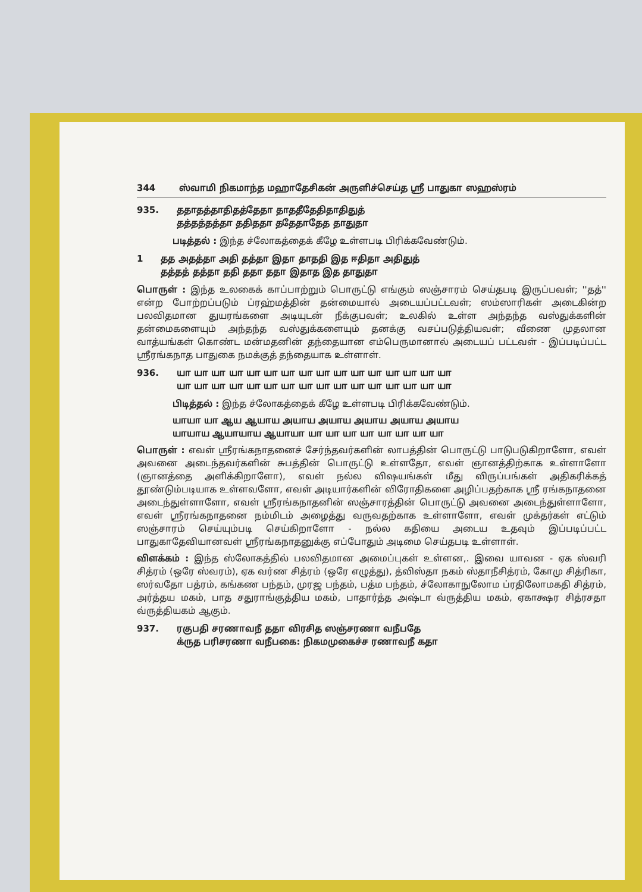344 ஸ்வாமி நிகமாந்த மஹாதேசிகன் அருளிச்செய்த ஸ்ரீ பாதுகா ஸஹஸ்ரம்
935. ததாதத்தாதிதத்தேதா தாததீதேதிதாதிதுத்
தத்தத்தத்தா ததிததா ததேதாதேத தாதுதா
படித்தல் : இந்த ச்லோகத்தைக் கீழே உள்ளபடி பிரிக்கவேண்டும்.
1 தத அதத்தா அதி தத்தா இதா தாததி இத ஈதிதா அதிதுத்
தத்தத் தத்தா ததி ததா ததா இதாத இத தாதுதா
பொருள் : இந்த உலகைக் காப்பாற்றும் பொருட்டு எங்கும் ஸஞ்சாரம் செய்தபடி இருப்பவள்; ''தத்'' என்ற போற்றப்படும் ப்ரஹ்மத்தின் தன்மையால் அடையப்பட்டவள்; ஸம்ஸாரிகள் அடைகின்ற பலவிதமான துயரங்களை அடியுடன் நீக்குபவள்; உலகில் உள்ள அந்தந்த வஸ்துக்களின் தன்மைகளையும் அந்தந்த வஸ்துக்களையும் தனக்கு வசப்படுத்தியவள்; வீணை முதலான வாத்யங்கள் கொண்ட மன்மதனின் தந்தையான எம்பெருமானால் அடையப் பட்டவள் - இப்படிப்பட்ட ஸ்ரீரங்கநாத பாதுகை நமக்குத் தந்தையாக உள்ளாள்.
936. யா யா யா யா யா யா யா யா யா யா யா யா யா யா யா யா
யா யா யா யா யா யா யா யா யா யா யா யா யா யா யா யா
பிடித்தல் : இந்த ச்லோகத்தைக் கீழே உள்ளபடி பிரிக்கவேண்டும்.
யாயா யா ஆய ஆயாய அயாய அயாய அயாய அயாய அயாய
யாயாய ஆயாயாய ஆயாயா யா யா யா யா யா யா யா யா
பொருள் : எவள் ஸ்ரீரங்கநாதனைச் சேர்ந்தவர்களின் லாபத்தின் பொருட்டு பாடுபடுகிறாளோ, எவள் அவனை அடைந்தவர்களின் சுபத்தின் பொருட்டு உள்ளதோ, எவள் ஞானத்திற்காக உள்ளாளோ (ஞானத்தை அளிக்கிறாளோ), எவள் நல்ல விஷயங்கள் மீது விருப்பங்கள் அதிகரிக்கத் தூண்டும்படியாக உள்ளவளோ, எவள் அடியார்களின் விரோதிகளை அழிப்பதற்காக ஸ்ரீ ரங்கநாதனை அடைந்துள்ளாளோ, எவள் ஸ்ரீரங்கநாதனின் ஸஞ்சாரத்தின் பொருட்டு அவனை அடைந்துள்ளாளோ, எவள் ஸ்ரீரங்கநாதனை நம்மிடம் அழைத்து வருவதற்காக உள்ளாளோ, எவள் முக்தர்கள் எட்டும் ஸஞ்சாரம் செய்யும்படி செய்கிறாளோ - நல்ல கதியை அடைய உதவும் இப்படிப்பட்ட பாதுகாதேவியானவள் ஸ்ரீரங்கநாதனுக்கு எப்போதும் அடிமை செய்தபடி உள்ளாள்.
விளக்கம் : இந்த ஸ்லோகத்தில் பலவிதமான அமைப்புகள் உள்ளன,. இவை யாவன - ஏக ஸ்வரி சித்ரம் (ஒரே ஸ்வரம்), ஏக வர்ண சித்ரம் (ஒரே எழுத்து), த்விஸ்தா நகம் ஸ்தாநீசித்ரம், கோமு சித்ரிகா, ஸர்வதோ பத்ரம், கங்கண பந்தம், முரஜ பந்தம், பத்ம பந்தம், ச்லோகாநுலோம ப்ரதிலோமகதி சித்ரம், அர்த்தய மகம், பாத சதுராங்குத்திய மகம், பாதார்த்த அஷ்டா வ்ருத்திய மகம், ஏகாக்ஷர சித்ரசதா வ்ருத்தியகம் ஆகும்.
937. ரகுபதி சரணாவநீ ததா விரசித ஸஞ்சரணா வநீபதே
க்ருத பரிசரணா வநீபகை: நிகமமுகைச்ச ரணாவநீ கதா